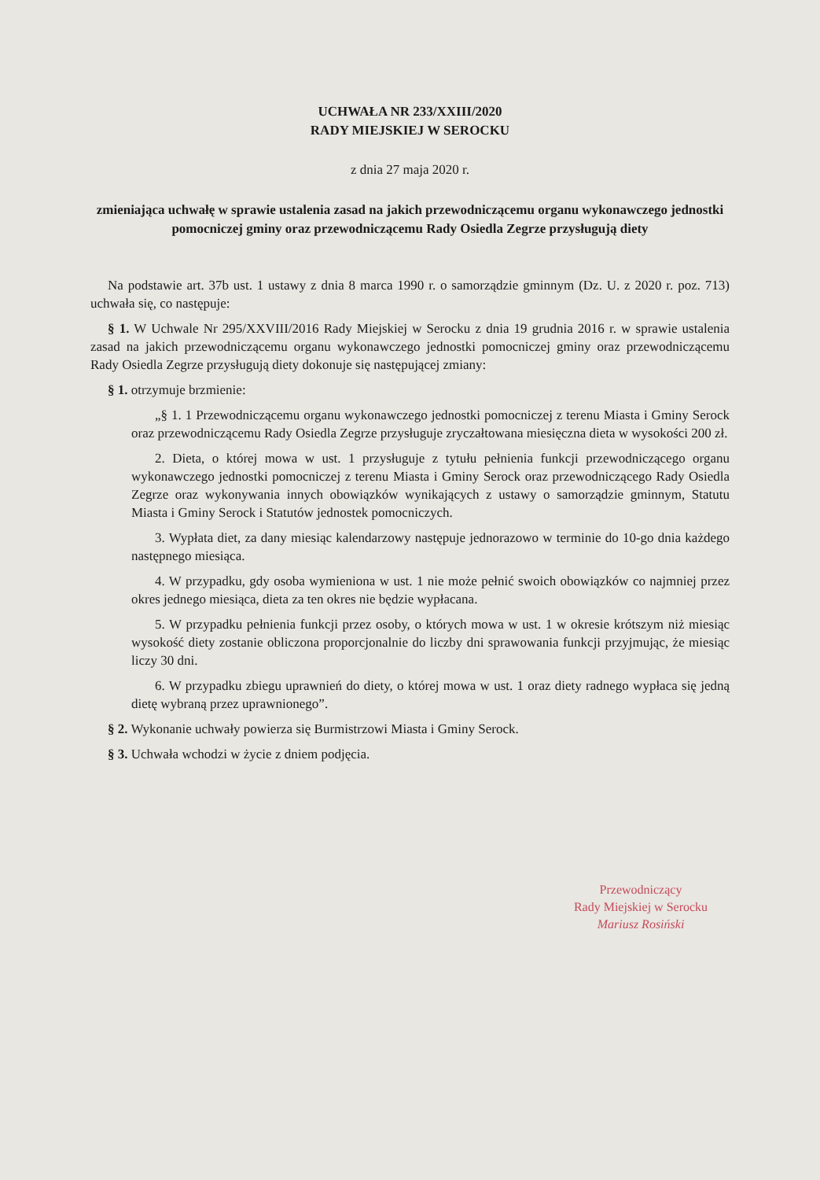UCHWAŁA NR 233/XXIII/2020
RADY MIEJSKIEJ W SEROCKU
z dnia 27 maja 2020 r.
zmieniająca uchwałę w sprawie ustalenia zasad na jakich przewodniczącemu organu wykonawczego jednostki pomocniczej gminy oraz przewodniczącemu Rady Osiedla Zegrze przysługują diety
Na podstawie art. 37b ust. 1 ustawy z dnia 8 marca 1990 r. o samorządzie gminnym (Dz. U. z 2020 r. poz. 713) uchwała się, co następuje:
§ 1. W Uchwale Nr 295/XXVIII/2016 Rady Miejskiej w Serocku z dnia 19 grudnia 2016 r. w sprawie ustalenia zasad na jakich przewodniczącemu organu wykonawczego jednostki pomocniczej gminy oraz przewodniczącemu Rady Osiedla Zegrze przysługują diety dokonuje się następującej zmiany:
§ 1. otrzymuje brzmienie:
„§ 1. 1 Przewodniczącemu organu wykonawczego jednostki pomocniczej z terenu Miasta i Gminy Serock oraz przewodniczącemu Rady Osiedla Zegrze przysługuje zryczałtowana miesięczna dieta w wysokości 200 zł.
2. Dieta, o której mowa w ust. 1 przysługuje z tytułu pełnienia funkcji przewodniczącego organu wykonawczego jednostki pomocniczej z terenu Miasta i Gminy Serock oraz przewodniczącego Rady Osiedla Zegrze oraz wykonywania innych obowiązków wynikających z ustawy o samorządzie gminnym, Statutu Miasta i Gminy Serock i Statutów jednostek pomocniczych.
3. Wypłata diet, za dany miesiąc kalendarzowy następuje jednorazowo w terminie do 10-go dnia każdego następnego miesiąca.
4. W przypadku, gdy osoba wymieniona w ust. 1 nie może pełnić swoich obowiązków co najmniej przez okres jednego miesiąca, dieta za ten okres nie będzie wypłacana.
5. W przypadku pełnienia funkcji przez osoby, o których mowa w ust. 1 w okresie krótszym niż miesiąc wysokość diety zostanie obliczona proporcjonalnie do liczby dni sprawowania funkcji przyjmując, że miesiąc liczy 30 dni.
6. W przypadku zbiegu uprawnień do diety, o której mowa w ust. 1 oraz diety radnego wypłaca się jedną dietę wybraną przez uprawnionego”.
§ 2. Wykonanie uchwały powierza się Burmistrzowi Miasta i Gminy Serock.
§ 3. Uchwała wchodzi w życie z dniem podjęcia.
Przewodniczący
Rady Miejskiej w Serocku
Mariusz Rosiński